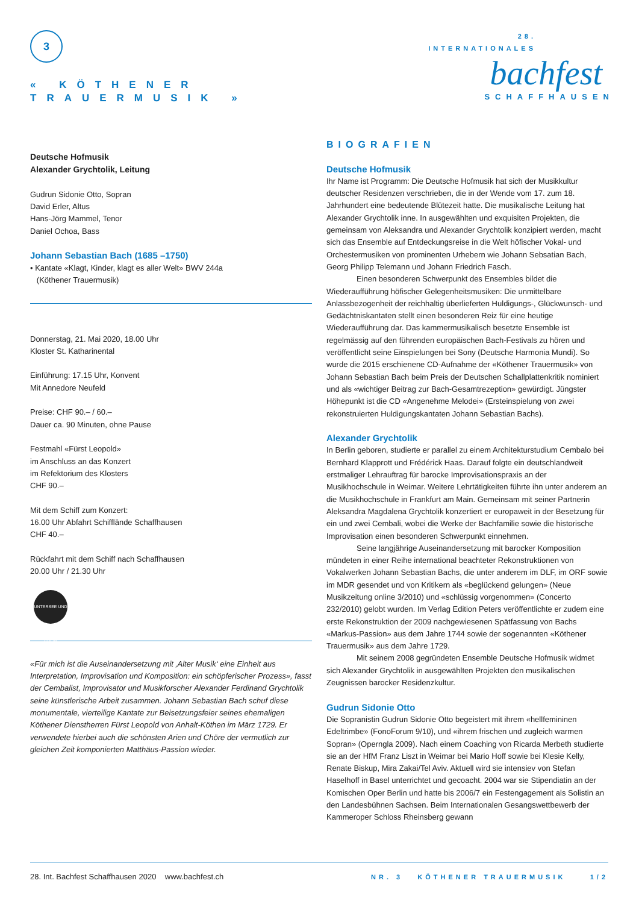3
« KÖTHENER
TRAUERMUSIK »
28. INTERNATIONALES
bachfest
SCHAFFHAUSEN
Deutsche Hofmusik
Alexander Grychtolik, Leitung
Gudrun Sidonie Otto, Sopran
David Erler, Altus
Hans-Jörg Mammel, Tenor
Daniel Ochoa, Bass
Johann Sebastian Bach (1685 –1750)
• Kantate «Klagt, Kinder, klagt es aller Welt» BWV 244a
(Köthener Trauermusik)
Donnerstag, 21. Mai 2020, 18.00 Uhr
Kloster St. Katharinental
Einführung: 17.15 Uhr, Konvent
Mit Annedore Neufeld
Preise: CHF 90.– / 60.–
Dauer ca. 90 Minuten, ohne Pause
Festmahl «Fürst Leopold»
im Anschluss an das Konzert
im Refektorium des Klosters
CHF 90.–
Mit dem Schiff zum Konzert:
16.00 Uhr Abfahrt Schifflände Schaffhausen
CHF 40.–
Rückfahrt mit dem Schiff nach Schaffhausen
20.00 Uhr / 21.30 Uhr
UNTERSEE UND RHEIN
«Für mich ist die Auseinandersetzung mit ‚Alter Musik‘ eine Einheit aus Interpretation, Improvisation und Komposition: ein schöpferischer Prozess», fasst der Cembalist, Improvisator und Musikforscher Alexander Ferdinand Grychtolik seine künstlerische Arbeit zusammen. Johann Sebastian Bach schuf diese monumentale, vierteilige Kantate zur Beisetzungsfeier seines ehemaligen Köthener Dienstherren Fürst Leopold von Anhalt-Köthen im März 1729. Er verwendete hierbei auch die schönsten Arien und Chöre der vermutlich zur gleichen Zeit komponierten Matthäus-Passion wieder.
BIOGRAFIEN
Deutsche Hofmusik
Ihr Name ist Programm: Die Deutsche Hofmusik hat sich der Musikkultur deutscher Residenzen verschrieben, die in der Wende vom 17. zum 18. Jahrhundert eine bedeutende Blütezeit hatte. Die musikalische Leitung hat Alexander Grychtolik inne. In ausgewählten und exquisiten Projekten, die gemeinsam von Aleksandra und Alexander Grychtolik konzipiert werden, macht sich das Ensemble auf Entdeckungsreise in die Welt höfischer Vokal- und Orchestermusiken von prominenten Urhebern wie Johann Sebsatian Bach, Georg Philipp Telemann und Johann Friedrich Fasch.
Einen besonderen Schwerpunkt des Ensembles bildet die Wiederaufführung höfischer Gelegenheitsmusiken: Die unmittelbare Anlassbezogenheit der reichhaltig überlieferten Huldigungs-, Glückwunsch- und Gedächtniskantaten stellt einen besonderen Reiz für eine heutige Wiederaufführung dar. Das kammermusikalisch besetzte Ensemble ist regelmässig auf den führenden europäischen Bach-Festivals zu hören und veröffentlicht seine Einspielungen bei Sony (Deutsche Harmonia Mundi). So wurde die 2015 erschienene CD-Aufnahme der «Köthener Trauermusik» von Johann Sebastian Bach beim Preis der Deutschen Schallplattenkritik nominiert und als «wichtiger Beitrag zur Bach-Gesamtrezeption» gewürdigt. Jüngster Höhepunkt ist die CD «Angenehme Melodei» (Ersteinspielung von zwei rekonstruierten Huldigungskantaten Johann Sebastian Bachs).
Alexander Grychtolik
In Berlin geboren, studierte er parallel zu einem Architekturstudium Cembalo bei Bernhard Klapprott und Frédérick Haas. Darauf folgte ein deutschlandweit erstmaliger Lehrauftrag für barocke Improvisationspraxis an der Musikhochschule in Weimar. Weitere Lehrtätigkeiten führte ihn unter anderem an die Musikhochschule in Frankfurt am Main. Gemeinsam mit seiner Partnerin Aleksandra Magdalena Grychtolik konzertiert er europaweit in der Besetzung für ein und zwei Cembali, wobei die Werke der Bachfamilie sowie die historische Improvisation einen besonderen Schwerpunkt einnehmen.
Seine langjährige Auseinandersetzung mit barocker Komposition mündeten in einer Reihe international beachteter Rekonstruktionen von Vokalwerken Johann Sebastian Bachs, die unter anderem im DLF, im ORF sowie im MDR gesendet und von Kritikern als «beglückend gelungen» (Neue Musikzeitung online 3/2010) und «schlüssig vorgenommen» (Concerto 232/2010) gelobt wurden. Im Verlag Edition Peters veröffentlichte er zudem eine erste Rekonstruktion der 2009 nachgewiesenen Spätfassung von Bachs «Markus-Passion» aus dem Jahre 1744 sowie der sogenannten «Köthener Trauermusik» aus dem Jahre 1729.
Mit seinem 2008 gegründeten Ensemble Deutsche Hofmusik widmet sich Alexander Grychtolik in ausgewählten Projekten den musikalischen Zeugnissen barocker Residenzkultur.
Gudrun Sidonie Otto
Die Sopranistin Gudrun Sidonie Otto begeistert mit ihrem «hellfemininen Edeltrimbe» (FonoForum 9/10), und «ihrem frischen und zugleich warmen Sopran» (Operngla 2009). Nach einem Coaching von Ricarda Merbeth studierte sie an der HfM Franz Liszt in Weimar bei Mario Hoff sowie bei Klesie Kelly, Renate Biskup, Mira Zakai/Tel Aviv. Aktuell wird sie intensiev von Stefan Haselhoff in Basel unterrichtet und gecoacht. 2004 war sie Stipendiatin an der Komischen Oper Berlin und hatte bis 2006/7 ein Festengagement als Solistin an den Landesbühnen Sachsen. Beim Internationalen Gesangswettbewerb der Kammeroper Schloss Rheinsberg gewann
28. Int. Bachfest Schaffhausen 2020 www.bachfest.ch NR. 3 KÖTHENER TRAUERMUSIK 1/2